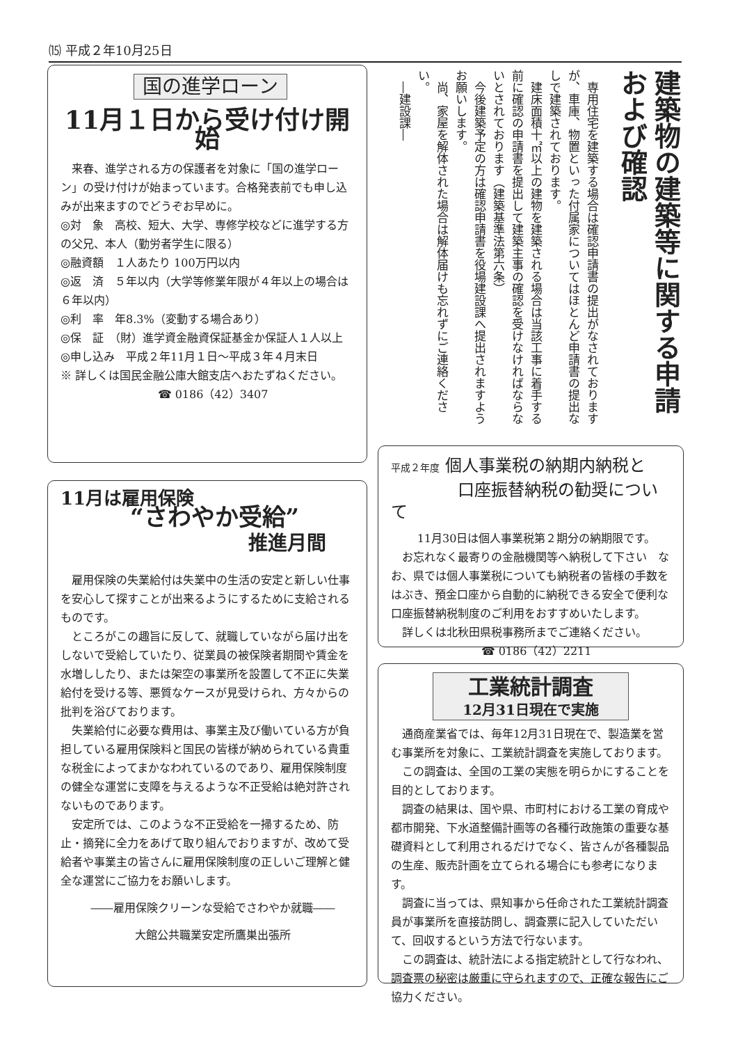⒂ 平成２年10月25日
国の進学ローン
11月１日から受け付け開始
来春、進学される方の保護者を対象に「国の進学ローン」の受け付けが始まっています。合格発表前でも申し込みが出来ますのでどうぞお早めに。
◎対　象　高校、短大、大学、専修学校などに進学する方の父兄、本人（勤労者学生に限る）
◎融資額　１人あたり 100万円以内
◎返　済　５年以内（大学等修業年限が４年以上の場合は６年以内）
◎利　率　年8.3%（変動する場合あり）
◎保　証　（財）進学資金融資保証基金か保証人１人以上
◎申し込み　平成２年11月１日～平成３年４月末日
※ 詳しくは国民金融公庫大館支店へおたずねください。
☎ 0186（42）3407
建築物の建築等に関する申請および確認
専用住宅を建築する場合は確認申請書の提出がなされておりますが、車庫、物置といった付属家についてはほとんど申請書の提出なしで建築されております。
建床面積十㎡以上の建物を建築される場合は当該工事に着手する前に確認の申請書を提出して建築主事の確認を受けなければならないとされております（建築基準法第六条）
今後建築予定の方は確認申請書を役場建設課へ提出されますようお願いします。
尚、家屋を解体された場合は解体届けも忘れずにご連絡ください。
―建設課―
11月は雇用保険
“さわやか受給”
推進月間
雇用保険の失業給付は失業中の生活の安定と新しい仕事を安心して探すことが出来るようにするために支給されるものです。
ところがこの趣旨に反して、就職していながら届け出をしないで受給していたり、従業員の被保険者期間や賃金を水増ししたり、または架空の事業所を設置して不正に失業給付を受ける等、悪質なケースが見受けられ、方々からの批判を浴びております。
失業給付に必要な費用は、事業主及び働いている方が負担している雇用保険料と国民の皆様が納められている貴重な税金によってまかなわれているのであり、雇用保険制度の健全な運営に支障を与えるような不正受給は絶対許されないものであります。
安定所では、このような不正受給を一掃するため、防止・摘発に全力をあげて取り組んでおりますが、改めて受給者や事業主の皆さんに雇用保険制度の正しいご理解と健全な運営にご協力をお願いします。
――雇用保険クリーンな受給でさわやか就職――
大館公共職業安定所鷹巣出張所
平成２年度 個人事業税の納期内納税と
　　　　口座振替納税の勧奨について
11月30日は個人事業税第２期分の納期限です。
お忘れなく最寄りの金融機関等へ納税して下さい　なお、県では個人事業税についても納税者の皆様の手数をはぶき、預金口座から自動的に納税できる安全で便利な口座振替納税制度のご利用をおすすめいたします。
詳しくは北秋田県税事務所までご連絡ください。
☎ 0186（42）2211
工業統計調査
12月31日現在で実施
通商産業省では、毎年12月31日現在で、製造業を営む事業所を対象に、工業統計調査を実施しております。
この調査は、全国の工業の実態を明らかにすることを目的としております。
調査の結果は、国や県、市町村における工業の育成や都市開発、下水道整備計画等の各種行政施策の重要な基礎資料として利用されるだけでなく、皆さんが各種製品の生産、販売計画を立てられる場合にも参考になります。
調査に当っては、県知事から任命された工業統計調査員が事業所を直接訪問し、調査票に記入していただいて、回収するという方法で行ないます。
この調査は、統計法による指定統計として行なわれ、調査票の秘密は厳重に守られますので、正確な報告にご協力ください。